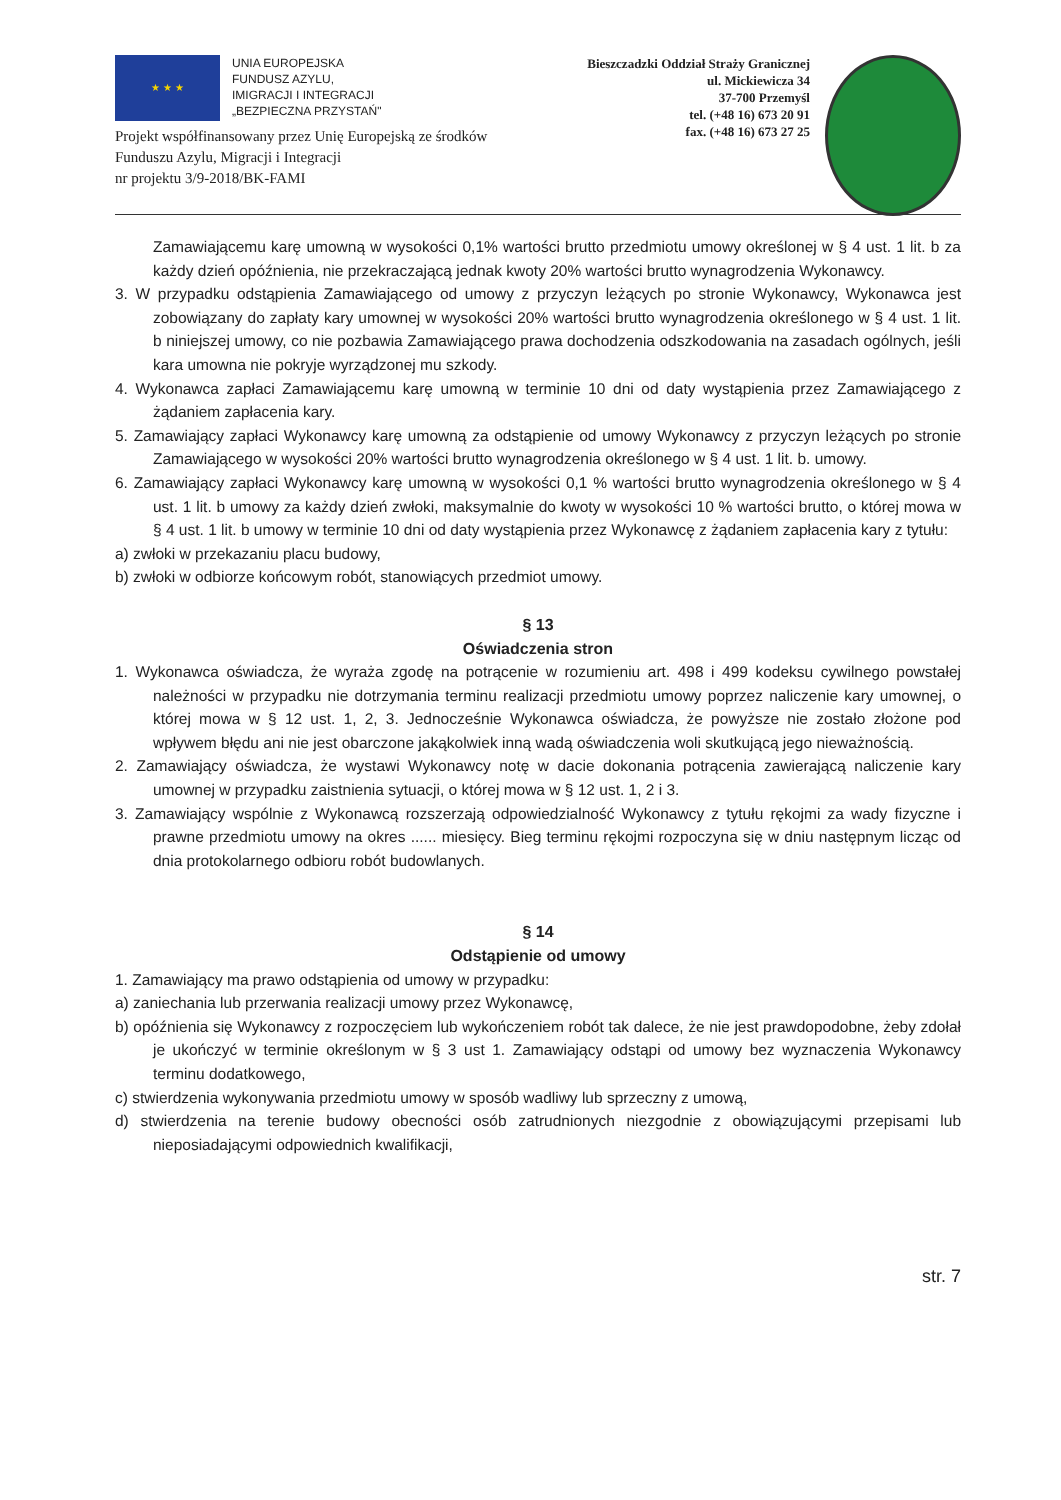★ ★ ★
UNIA EUROPEJSKA
FUNDUSZ AZYLU,
IMIGRACJI I INTEGRACJI
„BEZPIECZNA PRZYSTAŃ"
Bieszczadzki Oddział Straży Granicznej
ul. Mickiewicza 34
37-700 Przemyśl
tel. (+48 16) 673 20 91
fax. (+48 16) 673 27 25
Projekt współfinansowany przez Unię Europejską ze środków
Funduszu Azylu, Migracji i Integracji
nr projektu 3/9-2018/BK-FAMI
Zamawiającemu karę umowną w wysokości 0,1% wartości brutto przedmiotu umowy określonej w § 4 ust. 1 lit. b za każdy dzień opóźnienia, nie przekraczającą jednak kwoty 20% wartości brutto wynagrodzenia Wykonawcy.
3. W przypadku odstąpienia Zamawiającego od umowy z przyczyn leżących po stronie Wykonawcy, Wykonawca jest zobowiązany do zapłaty kary umownej w wysokości 20% wartości brutto wynagrodzenia określonego w § 4 ust. 1 lit. b niniejszej umowy, co nie pozbawia Zamawiającego prawa dochodzenia odszkodowania na zasadach ogólnych, jeśli kara umowna nie pokryje wyrządzonej mu szkody.
4. Wykonawca zapłaci Zamawiającemu karę umowną w terminie 10 dni od daty wystąpienia przez Zamawiającego z żądaniem zapłacenia kary.
5. Zamawiający zapłaci Wykonawcy karę umowną za odstąpienie od umowy Wykonawcy z przyczyn leżących po stronie Zamawiającego w wysokości 20% wartości brutto wynagrodzenia określonego w § 4 ust. 1 lit. b. umowy.
6. Zamawiający zapłaci Wykonawcy karę umowną w wysokości 0,1 % wartości brutto wynagrodzenia określonego w § 4 ust. 1 lit. b umowy za każdy dzień zwłoki, maksymalnie do kwoty w wysokości 10 % wartości brutto, o której mowa w § 4 ust. 1 lit. b umowy w terminie 10 dni od daty wystąpienia przez Wykonawcę z żądaniem zapłacenia kary z tytułu:
a) zwłoki w przekazaniu placu budowy,
b) zwłoki w odbiorze końcowym robót, stanowiących przedmiot umowy.
§ 13
Oświadczenia stron
1. Wykonawca oświadcza, że wyraża zgodę na potrącenie w rozumieniu art. 498 i 499 kodeksu cywilnego powstałej należności w przypadku nie dotrzymania terminu realizacji przedmiotu umowy poprzez naliczenie kary umownej, o której mowa w § 12 ust. 1, 2, 3. Jednocześnie Wykonawca oświadcza, że powyższe nie zostało złożone pod wpływem błędu ani nie jest obarczone jakąkolwiek inną wadą oświadczenia woli skutkującą jego nieważnością.
2. Zamawiający oświadcza, że wystawi Wykonawcy notę w dacie dokonania potrącenia zawierającą naliczenie kary umownej w przypadku zaistnienia sytuacji, o której mowa w § 12 ust. 1, 2 i 3.
3. Zamawiający wspólnie z Wykonawcą rozszerzają odpowiedzialność Wykonawcy z tytułu rękojmi za wady fizyczne i prawne przedmiotu umowy na okres ...... miesięcy. Bieg terminu rękojmi rozpoczyna się w dniu następnym licząc od dnia protokolarnego odbioru robót budowlanych.
§ 14
Odstąpienie od umowy
1. Zamawiający ma prawo odstąpienia od umowy w przypadku:
a) zaniechania lub przerwania realizacji umowy przez Wykonawcę,
b) opóźnienia się Wykonawcy z rozpoczęciem lub wykończeniem robót tak dalece, że nie jest prawdopodobne, żeby zdołał je ukończyć w terminie określonym w § 3 ust 1. Zamawiający odstąpi od umowy bez wyznaczenia Wykonawcy terminu dodatkowego,
c) stwierdzenia wykonywania przedmiotu umowy w sposób wadliwy lub sprzeczny z umową,
d) stwierdzenia na terenie budowy obecności osób zatrudnionych niezgodnie z obowiązującymi przepisami lub nieposiadającymi odpowiednich kwalifikacji,
str. 7